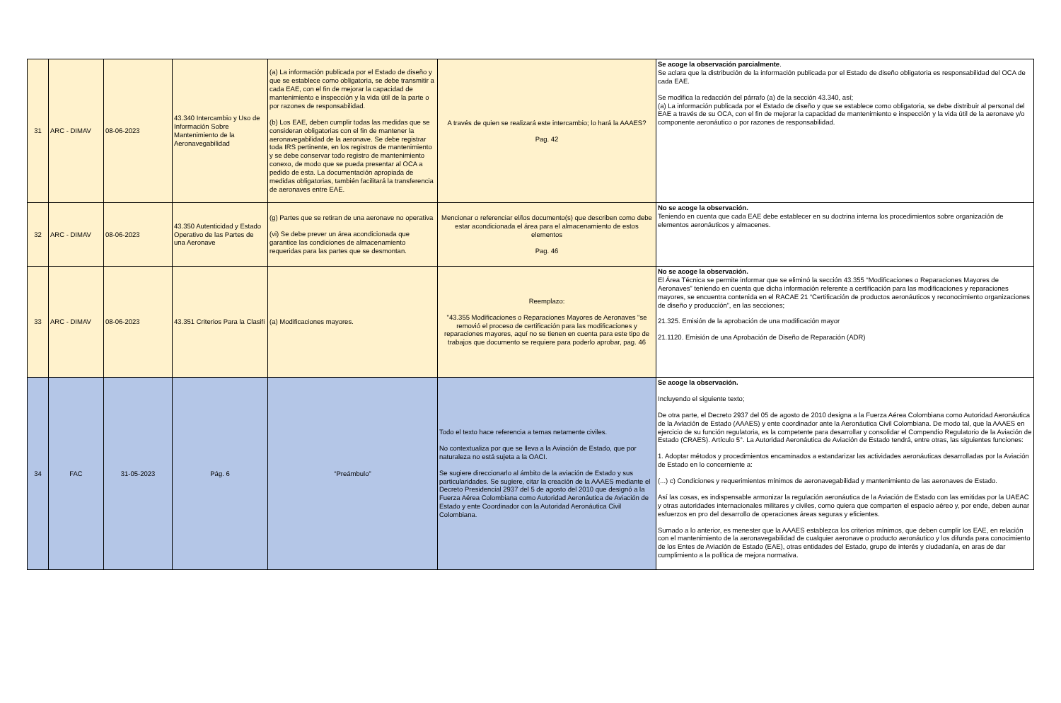| 31 | ARC - DIMAV | 08-06-2023 | 43.340 Intercambio y Uso de Información Sobre Mantenimiento de la Aeronavegabilidad | (a) La información publicada por el Estado de diseño y que se establece como obligatoria, se debe transmitir a cada EAE, con el fin de mejorar la capacidad de mantenimiento e inspección y la vida útil de la parte o por razones de responsabilidad. (b) Los EAE, deben cumplir todas las medidas que se consideran obligatorias con el fin de mantener la aeronavegabilidad de la aeronave. Se debe registrar toda IRS pertinente, en los registros de mantenimiento y se debe conservar todo registro de mantenimiento conexo, de modo que se pueda presentar al OCA a pedido de esta. La documentación apropiada de medidas obligatorias, también facilitará la transferencia de aeronaves entre EAE. | A través de quien se realizará este intercambio; lo hará la AAAES? Pag. 42 | Se acoge la observación parcialmente . Se aclara que la distribución de la información publicada por el Estado de diseño obligatoria es responsabilidad del OCA de cada EAE. Se modifica la redacción del párrafo (a) de la sección 43.340, así; (a) La información publicada por el Estado de diseño y que se establece como obligatoria, se debe distribuir al personal del EAE a través de su OCA, con el fin de mejorar la capacidad de mantenimiento e inspección y la vida útil de la aeronave y/o componente aeronáutico o por razones de responsabilidad. |
| 32 | ARC - DIMAV | 08-06-2023 | 43.350 Autenticidad y Estado Operativo de las Partes de una Aeronave | (g) Partes que se retiran de una aeronave no operativa (vi) Se debe prever un área acondicionada que garantice las condiciones de almacenamiento requeridas para las partes que se desmontan. | Mencionar o referenciar el/los documento(s) que describen como debe estar acondicionada el área para el almacenamiento de estos elementos Pag. 46 | No se acoge la observación. Teniendo en cuenta que cada EAE debe establecer en su doctrina interna los procedimientos sobre organización de elementos aeronáuticos y almacenes. |
| 33 | ARC - DIMAV | 08-06-2023 | 43.351 Criterios Para la Clasifi | (a) Modificaciones mayores. | Reemplazo: "43.355 Modificaciones o Reparaciones Mayores de Aeronaves "se removió el proceso de certificación para las modificaciones y reparaciones mayores, aquí no se tienen en cuenta para este tipo de trabajos que documento se requiere para poderlo aprobar, pag. 46 | No se acoge la observación. El Área Técnica se permite informar que se eliminó la sección 43.355 “Modificaciones o Reparaciones Mayores de Aeronaves” teniendo en cuenta que dicha información referente a certificación para las modificaciones y reparaciones mayores, se encuentra contenida en el RACAE 21 “Certificación de productos aeronáuticos y reconocimiento organizaciones de diseño y producción”, en las secciones; 21.325. Emisión de la aprobación de una modificación mayor 21.1120. Emisión de una Aprobación de Diseño de Reparación (ADR) |
| 34 | FAC | 31-05-2023 | Pág. 6 | “Preámbulo” | Todo el texto hace referencia a temas netamente civiles. No contextualiza por que se lleva a la Aviación de Estado, que por naturaleza no está sujeta a la OACI. Se sugiere direccionarlo al ámbito de la aviación de Estado y sus particularidades. Se sugiere, citar la creación de la AAAES mediante el Decreto Presidencial 2937 del 5 de agosto del 2010 que designó a la Fuerza Aérea Colombiana como Autoridad Aeronáutica de Aviación de Estado y ente Coordinador con la Autoridad Aeronáutica Civil Colombiana. | Se acoge la observación. Incluyendo el siguiente texto; De otra parte, el Decreto 2937 del 05 de agosto de 2010 designa a la Fuerza Aérea Colombiana como Autoridad Aeronáutica de la Aviación de Estado (AAAES) y ente coordinador ante la Aeronáutica Civil Colombiana. De modo tal, que la AAAES en ejercicio de su función regulatoria, es la competente para desarrollar y consolidar el Compendio Regulatorio de la Aviación de Estado (CRAES). Artículo 5°. La Autoridad Aeronáutica de Aviación de Estado tendrá, entre otras, las siguientes funciones: 1. Adoptar métodos y procedimientos encaminados a estandarizar las actividades aeronáuticas desarrolladas por la Aviación de Estado en lo concerniente a: (...) c) Condiciones y requerimientos mínimos de aeronavegabilidad y mantenimiento de las aeronaves de Estado. Así las cosas, es indispensable armonizar la regulación aeronáutica de la Aviación de Estado con las emitidas por la UAEAC y otras autoridades internacionales militares y civiles, como quiera que comparten el espacio aéreo y, por ende, deben aunar esfuerzos en pro del desarrollo de operaciones áreas seguras y eficientes. Sumado a lo anterior, es menester que la AAAES establezca los criterios mínimos, que deben cumplir los EAE, en relación con el mantenimiento de la aeronavegabilidad de cualquier aeronave o producto aeronáutico y los difunda para conocimiento de los Entes de Aviación de Estado (EAE), otras entidades del Estado, grupo de interés y ciudadanía, en aras de dar cumplimiento a la política de mejora normativa. |